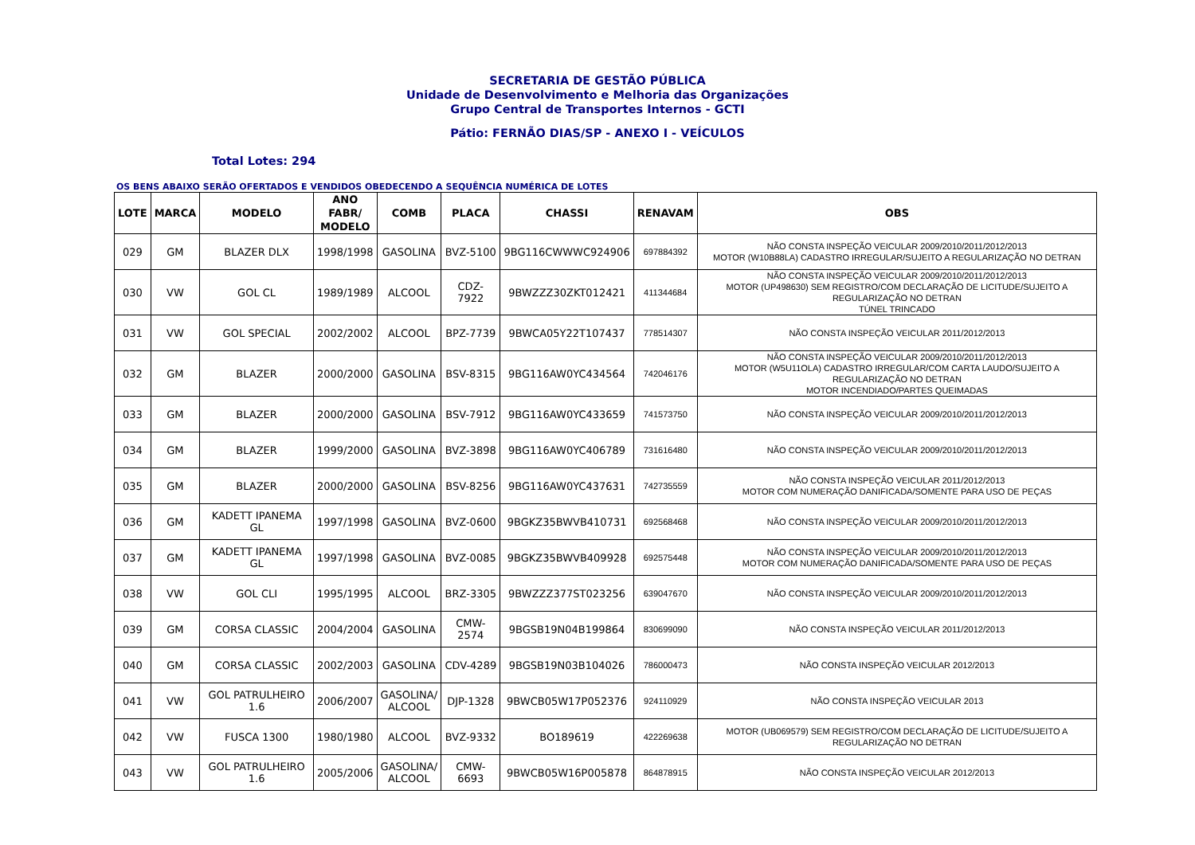SECRETARIA DE GESTÃO PÚBLICA
Unidade de Desenvolvimento e Melhoria das Organizações
Grupo Central de Transportes Internos - GCTI
Pátio: FERNÃO DIAS/SP - ANEXO I - VEÍCULOS
Total Lotes: 294
OS BENS ABAIXO SERÃO OFERTADOS E VENDIDOS OBEDECENDO A SEQUÊNCIA NUMÉRICA DE LOTES
| LOTE | MARCA | MODELO | ANO FABR/ MODELO | COMB | PLACA | CHASSI | RENAVAM | OBS |
| --- | --- | --- | --- | --- | --- | --- | --- | --- |
| 029 | GM | BLAZER DLX | 1998/1998 | GASOLINA | BVZ-5100 | 9BG116CWWWC924906 | 697884392 | NÃO CONSTA INSPEÇÃO VEICULAR 2009/2010/2011/2012/2013 MOTOR (W10B88LA) CADASTRO IRREGULAR/SUJEITO A REGULARIZAÇÃO NO DETRAN |
| 030 | VW | GOL CL | 1989/1989 | ALCOOL | CDZ-7922 | 9BWZZZ30ZKT012421 | 411344684 | NÃO CONSTA INSPEÇÃO VEICULAR 2009/2010/2011/2012/2013 MOTOR (UP498630) SEM REGISTRO/COM DECLARAÇÃO DE LICITUDE/SUJEITO A REGULARIZAÇÃO NO DETRAN TÚNEL TRINCADO |
| 031 | VW | GOL SPECIAL | 2002/2002 | ALCOOL | BPZ-7739 | 9BWCA05Y22T107437 | 778514307 | NÃO CONSTA INSPEÇÃO VEICULAR 2011/2012/2013 |
| 032 | GM | BLAZER | 2000/2000 | GASOLINA | BSV-8315 | 9BG116AW0YC434564 | 742046176 | NÃO CONSTA INSPEÇÃO VEICULAR 2009/2010/2011/2012/2013 MOTOR (W5U11OLA) CADASTRO IRREGULAR/COM CARTA LAUDO/SUJEITO A REGULARIZAÇÃO NO DETRAN MOTOR INCENDIADO/PARTES QUEIMADAS |
| 033 | GM | BLAZER | 2000/2000 | GASOLINA | BSV-7912 | 9BG116AW0YC433659 | 741573750 | NÃO CONSTA INSPEÇÃO VEICULAR 2009/2010/2011/2012/2013 |
| 034 | GM | BLAZER | 1999/2000 | GASOLINA | BVZ-3898 | 9BG116AW0YC406789 | 731616480 | NÃO CONSTA INSPEÇÃO VEICULAR 2009/2010/2011/2012/2013 |
| 035 | GM | BLAZER | 2000/2000 | GASOLINA | BSV-8256 | 9BG116AW0YC437631 | 742735559 | NÃO CONSTA INSPEÇÃO VEICULAR 2011/2012/2013 MOTOR COM NUMERAÇÃO DANIFICADA/SOMENTE PARA USO DE PEÇAS |
| 036 | GM | KADETT IPANEMA GL | 1997/1998 | GASOLINA | BVZ-0600 | 9BGKZ35BWVB410731 | 692568468 | NÃO CONSTA INSPEÇÃO VEICULAR 2009/2010/2011/2012/2013 |
| 037 | GM | KADETT IPANEMA GL | 1997/1998 | GASOLINA | BVZ-0085 | 9BGKZ35BWVB409928 | 692575448 | NÃO CONSTA INSPEÇÃO VEICULAR 2009/2010/2011/2012/2013 MOTOR COM NUMERAÇÃO DANIFICADA/SOMENTE PARA USO DE PEÇAS |
| 038 | VW | GOL CLI | 1995/1995 | ALCOOL | BRZ-3305 | 9BWZZZ377ST023256 | 639047670 | NÃO CONSTA INSPEÇÃO VEICULAR 2009/2010/2011/2012/2013 |
| 039 | GM | CORSA CLASSIC | 2004/2004 | GASOLINA | CMW-2574 | 9BGSB19N04B199864 | 830699090 | NÃO CONSTA INSPEÇÃO VEICULAR 2011/2012/2013 |
| 040 | GM | CORSA CLASSIC | 2002/2003 | GASOLINA | CDV-4289 | 9BGSB19N03B104026 | 786000473 | NÃO CONSTA INSPEÇÃO VEICULAR 2012/2013 |
| 041 | VW | GOL PATRULHEIRO 1.6 | 2006/2007 | GASOLINA/ ALCOOL | DJP-1328 | 9BWCB05W17P052376 | 924110929 | NÃO CONSTA INSPEÇÃO VEICULAR 2013 |
| 042 | VW | FUSCA 1300 | 1980/1980 | ALCOOL | BVZ-9332 | BO189619 | 422269638 | MOTOR (UB069579) SEM REGISTRO/COM DECLARAÇÃO DE LICITUDE/SUJEITO A REGULARIZAÇÃO NO DETRAN |
| 043 | VW | GOL PATRULHEIRO 1.6 | 2005/2006 | GASOLINA/ ALCOOL | CMW-6693 | 9BWCB05W16P005878 | 864878915 | NÃO CONSTA INSPEÇÃO VEICULAR 2012/2013 |